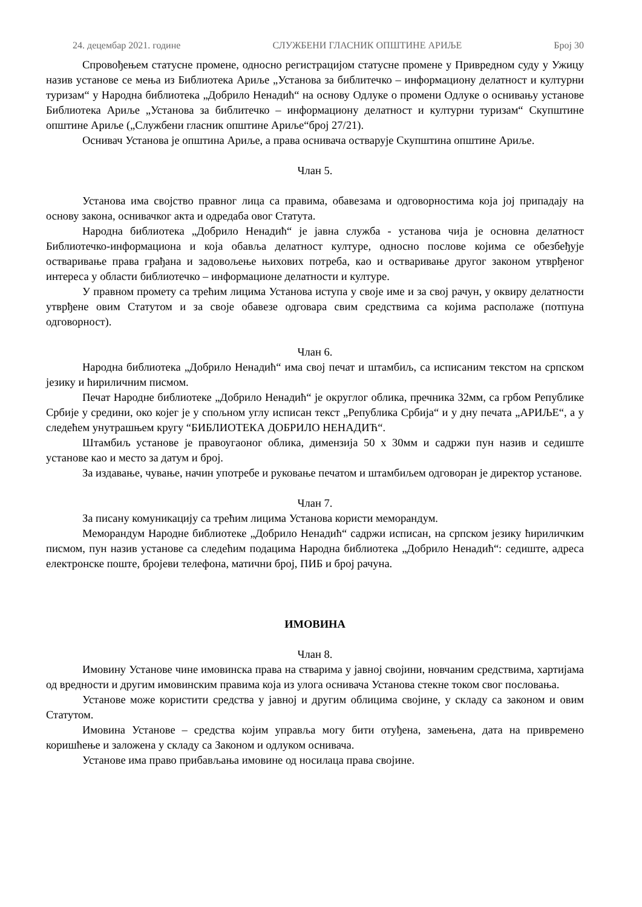24. децембар 2021. године СЛУЖБЕНИ ГЛАСНИК ОПШТИНЕ АРИЉЕ Број 30
Спровођењем статусне промене, односно регистрацијом статусне промене у Привредном суду у Ужицу назив установе се мења из Библиотека Ариље „Установа за библитечко – информациону делатност и културни туризам“ у Народна библиотека „Добрило Ненадић“ на основу Одлуке о промени Одлуке о оснивању установе Библиотека Ариље „Установа за библитечко – информациону делатност и културни туризам“ Скупштине општине Ариље („Службени гласник општине Ариље“број 27/21).
Оснивач Установа је општина Ариље, а права оснивача остварује Скупштина општине Ариље.
Члан 5.
Установа има својство правног лица са правима, обавезама и одговорностима која јој припадају на основу закона, оснивачког акта и одредаба овог Статута.
Народна библиотека „Добрило Ненадић“ је јавна служба - установа чија је основна делатност Библиотечко-информациона и која обавља делатност културе, односно послове којима се обезбеђује остваривање права грађана и задовољење њихових потреба, као и остваривање другог законом утврђеног интереса у области библиотечко – информационе делатности и културе.
У правном промету са трећим лицима Установа иступа у своје име и за свој рачун, у оквиру делатности утврђене овим Статутом и за своје обавезе одговара свим средствима са којима располаже (потпуна одговорност).
Члан 6.
Народна библиотека „Добрило Ненадић“ има свој печат и штамбиљ, са исписаним текстом на српском језику и ћириличним писмом.
Печат Народне библиотеке „Добрило Ненадић“ је округлог облика, пречника 32мм, са грбом Републике Србије у средини, око којег је у спољном углу исписан текст „Република Србија“ и у дну печата „АРИЉЕ“, а у следећем унутрашњем кругу “БИБЛИОТЕКА ДОБРИЛО НЕНАДИЋ“.
Штамбиљ установе је правоугаоног облика, димензија 50 x 30мм и садржи пун назив и седиште установе као и место за датум и број.
За издавање, чување, начин употребе и руковање печатом и штамбиљем одговоран је директор установе.
Члан 7.
За писану комуникацију са трећим лицима Установа користи меморандум.
Меморандум Народне библиотеке „Добрило Ненадић“ садржи исписан, на српском језику ћириличким писмом, пун назив установе са следећим подацима Народна библиотека „Добрило Ненадић“: седиште, адреса електронске поште, бројеви телефона, матични број, ПИБ и број рачуна.
ИМОВИНА
Члан 8.
Имовину Установе чине имовинска права на стварима у јавној својини, новчаним средствима, хартијама од вредности и другим имовинским правима која из улога оснивача Установа стекне током свог пословања.
Установе може користити средства у јавној и другим облицима својине, у складу са законом и овим Статутом.
Имовина Установе – средства којим управља могу бити отуђена, замењена, дата на привремено коришћење и заложена у складу са Законом и одлуком оснивача.
Установе има право прибављања имовине од носилаца права својине.